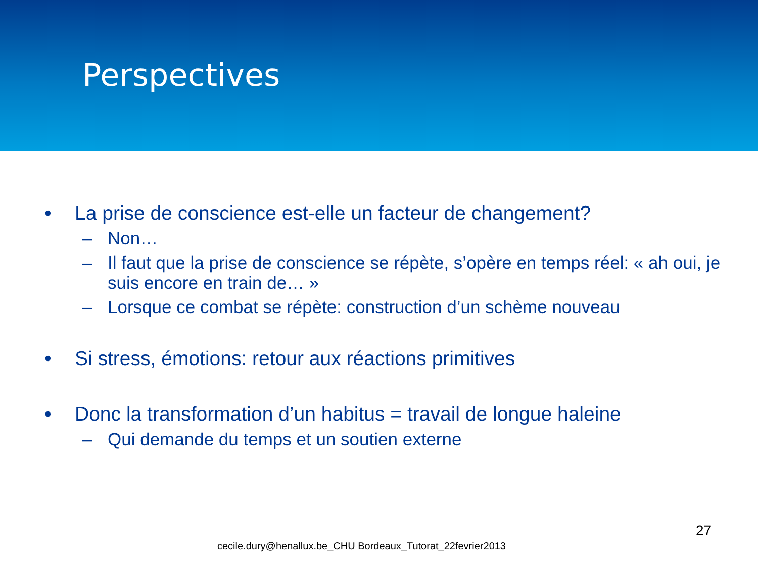Perspectives
• La prise de conscience est-elle un facteur de changement?
– Non…
– Il faut que la prise de conscience se répète, s’opère en temps réel: « ah oui, je suis encore en train de… »
– Lorsque ce combat se répète: construction d’un schème nouveau
• Si stress, émotions: retour aux réactions primitives
• Donc la transformation d’un habitus = travail de longue haleine
– Qui demande du temps et un soutien externe
27
cecile.dury@henallux.be_CHU Bordeaux_Tutorat_22fevrier2013